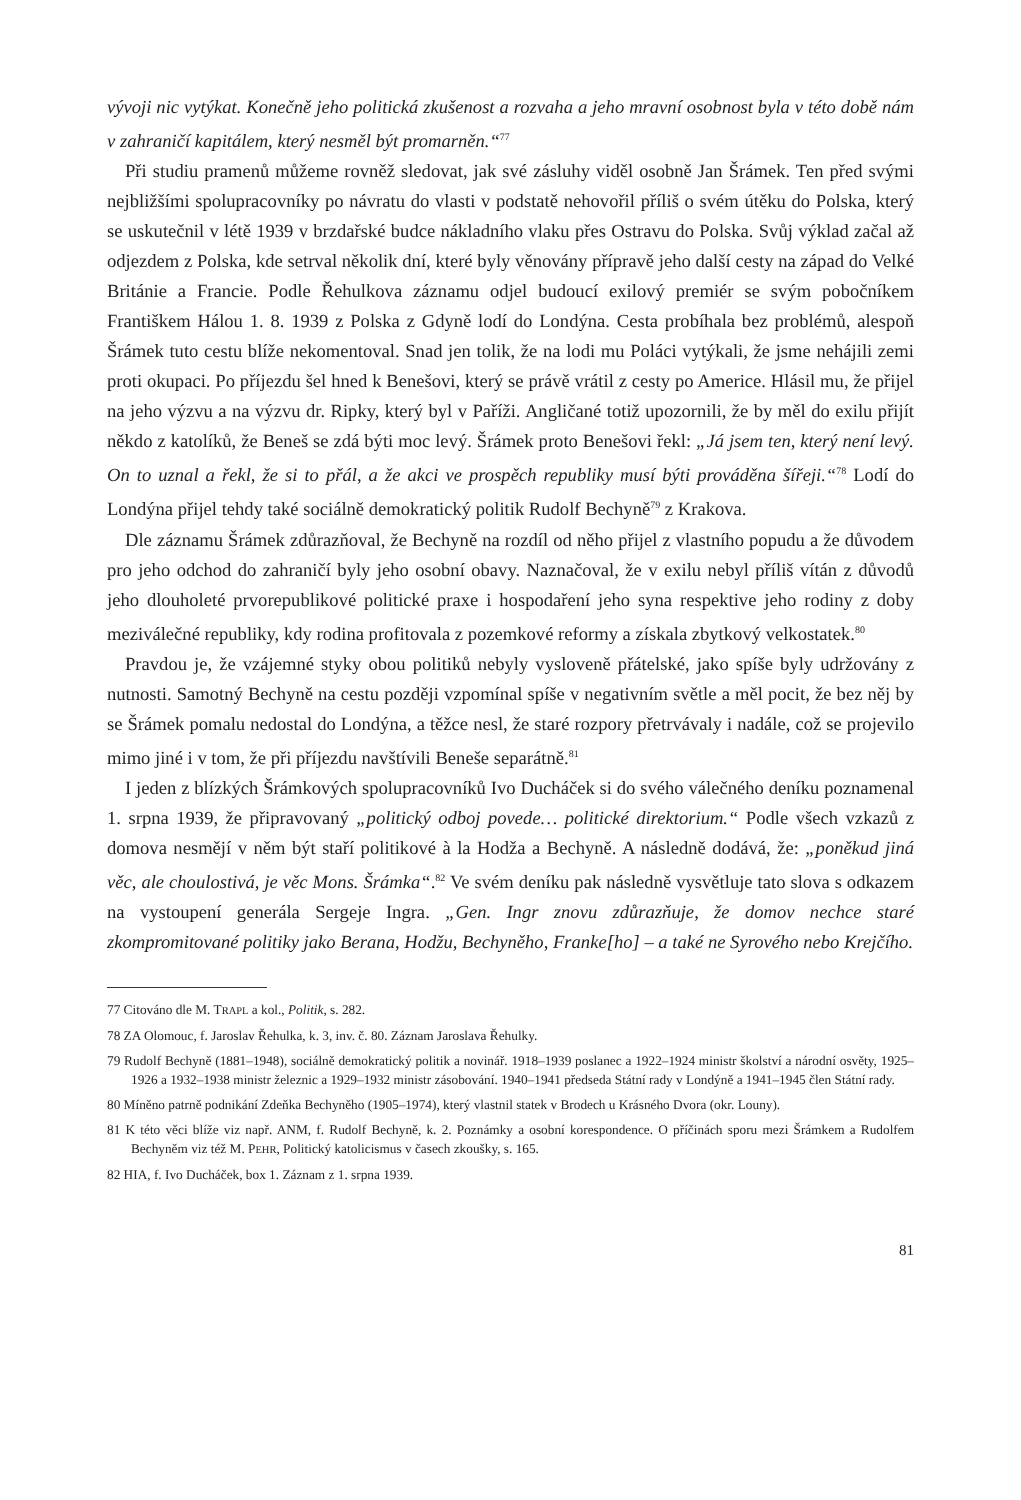vývoji nic vytýkat. Konečně jeho politická zkušenost a rozvaha a jeho mravní osobnost byla v této době nám v zahraničí kapitálem, který nesměl být promarněn.“<sup>77</sup>
Při studiu pramenů můžeme rovněž sledovat, jak své zásluhy viděl osobně Jan Šrámek. Ten před svými nejbližšími spolupracovníky po návratu do vlasti v podstatě nehovořil příliš o svém útěku do Polska, který se uskutečnil v létě 1939 v brzdařské budce nákladního vlaku přes Ostravu do Polska. Svůj výklad začal až odjezdem z Polska, kde setrval několik dní, které byly věnovány přípravě jeho další cesty na západ do Velké Británie a Francie. Podle Řehulkova záznamu odjel budoucí exilový premiér se svým pobočníkem Františkem Hálou 1. 8. 1939 z Polska z Gdyně lodí do Londýna. Cesta probíhala bez problémů, alespoň Šrámek tuto cestu blíže nekomentoval. Snad jen tolik, že na lodi mu Poláci vytýkali, že jsme nehájili zemi proti okupaci. Po příjezdu šel hned k Benešovi, který se právě vrátil z cesty po Americe. Hlásil mu, že přijel na jeho výzvu a na výzvu dr. Ripky, který byl v Paříži. Angličané totiž upozornili, že by měl do exilu přijít někdo z katolíků, že Beneš se zdá býti moc levý. Šrámek proto Benešovi řekl: „Já jsem ten, který není levý. On to uznal a řekl, že si to přál, a že akci ve prospěch republiky musí býti prováděna šířeji.“<sup>78</sup> Lodí do Londýna přijel tehdy také sociálně demokratický politik Rudolf Bechyně<sup>79</sup> z Krakova.
Dle záznamu Šrámek zdůrazňoval, že Bechyně na rozdíl od něho přijel z vlastního popudu a že důvodem pro jeho odchod do zahraničí byly jeho osobní obavy. Naznačoval, že v exilu nebyl příliš vítán z důvodů jeho dlouholeté prvorepublikové politické praxe i hospodaření jeho syna respektive jeho rodiny z doby meziválečné republiky, kdy rodina profitovala z pozemkové reformy a získala zbytkový velkostatek.<sup>80</sup>
Pravdou je, že vzájemné styky obou politiků nebyly vysloveně přátelské, jako spíše byly udržovány z nutnosti. Samotný Bechyně na cestu později vzpomínal spíše v negativním světle a měl pocit, že bez něj by se Šrámek pomalu nedostal do Londýna, a těžce nesl, že staré rozpory přetrvávaly i nadále, což se projevilo mimo jiné i v tom, že při příjezdu navštívili Beneše separátně.<sup>81</sup>
I jeden z blízkých Šrámkových spolupracovníků Ivo Ducháček si do svého válečného deníku poznamenal 1. srpna 1939, že připravovaný „politický odboj povede… politické direktorium.“ Podle všech vzkazů z domova nesmějí v něm být staří politikové à la Hodža a Bechyně. A následně dodává, že: „poněkud jiná věc, ale choulostivá, je věc Mons. Šrámka“.<sup>82</sup> Ve svém deníku pak následně vysvětluje tato slova s odkazem na vystoupení generála Sergeje Ingra. „Gen. Ingr znovu zdůrazňuje, že domov nechce staré zkompromitované politiky jako Berana, Hodžu, Bechyněho, Franke[ho] – a také ne Syrového nebo Krejčího.
77 Citováno dle M. TRAPL a kol., Politik, s. 282.
78 ZA Olomouc, f. Jaroslav Řehulka, k. 3, inv. č. 80. Záznam Jaroslava Řehulky.
79 Rudolf Bechyně (1881–1948), sociálně demokratický politik a novinář. 1918–1939 poslanec a 1922–1924 ministr školství a národní osvěty, 1925–1926 a 1932–1938 ministr železnic a 1929–1932 ministr zásobování. 1940–1941 předseda Státní rady v Londýně a 1941–1945 člen Státní rady.
80 Míněno patrně podnikání Zdeňka Bechyněho (1905–1974), který vlastnil statek v Brodech u Krásného Dvora (okr. Louny).
81 K této věci blíže viz např. ANM, f. Rudolf Bechyně, k. 2. Poznámky a osobní korespondence. O příčinách sporu mezi Šrámkem a Rudolfem Bechyněm viz též M. PEHR, Politický katolicismus v časech zkoušky, s. 165.
82 HIA, f. Ivo Ducháček, box 1. Záznam z 1. srpna 1939.
81